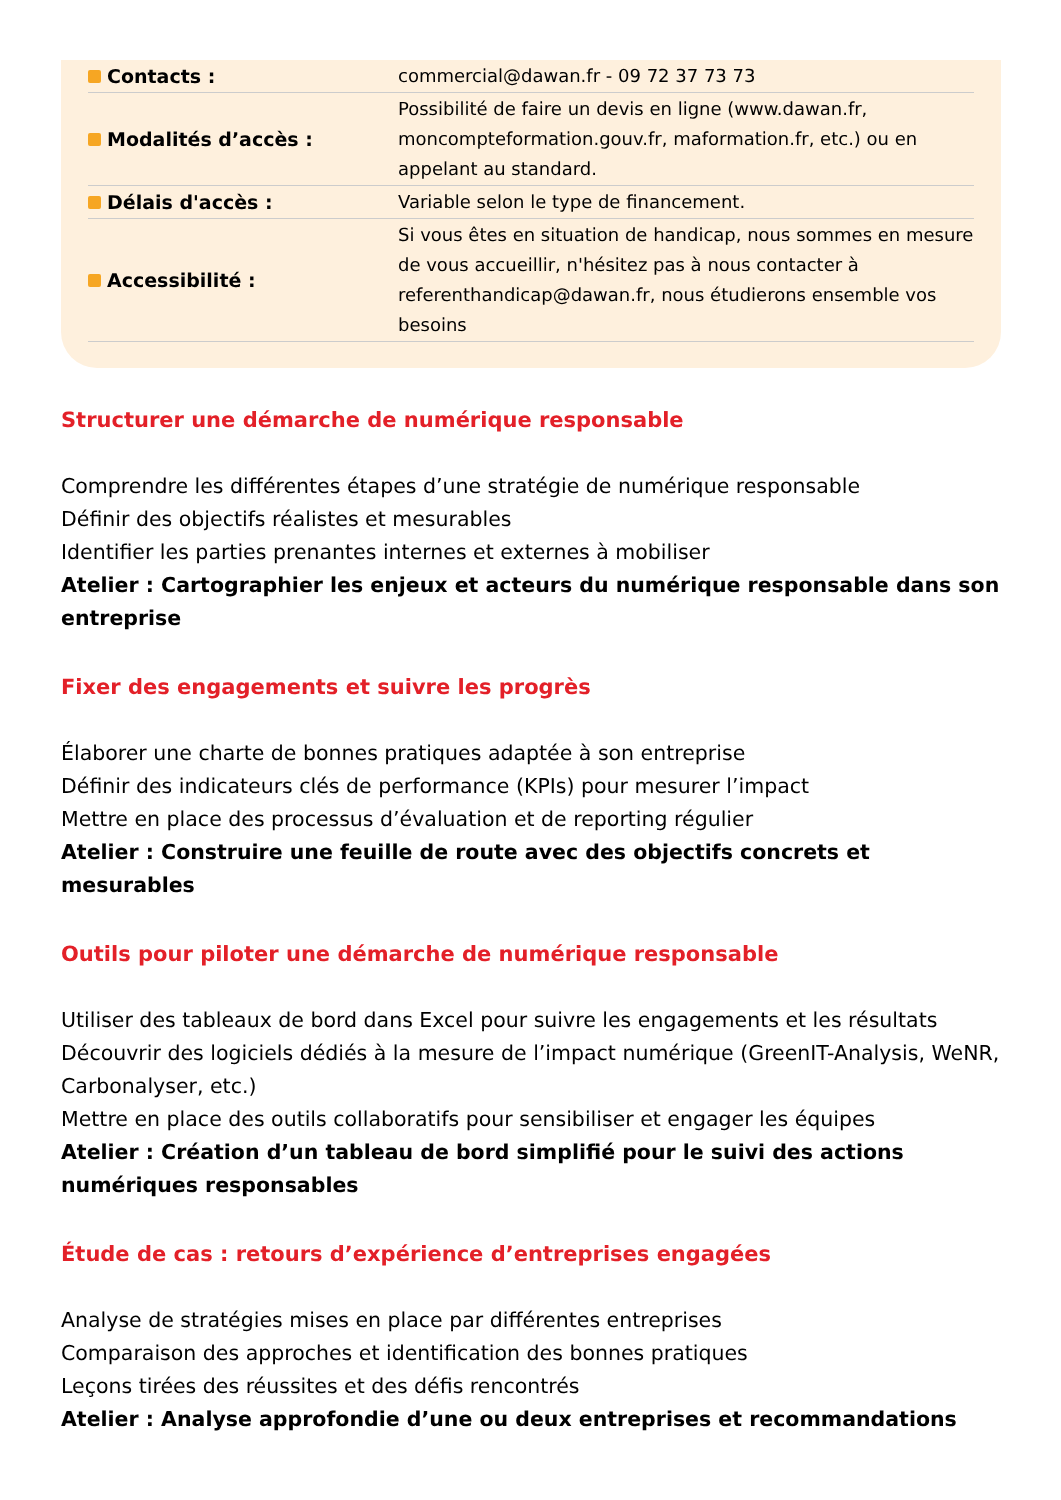| Contacts : | commercial@dawan.fr - 09 72 37 73 73 |
| Modalités d’accès : | Possibilité de faire un devis en ligne (www.dawan.fr, moncompteformation.gouv.fr, maformation.fr, etc.) ou en appelant au standard. |
| Délais d'accès : | Variable selon le type de financement. |
| Accessibilité : | Si vous êtes en situation de handicap, nous sommes en mesure de vous accueillir, n'hésitez pas à nous contacter à referenthandicap@dawan.fr, nous étudierons ensemble vos besoins |
Structurer une démarche de numérique responsable
Comprendre les différentes étapes d’une stratégie de numérique responsable
Définir des objectifs réalistes et mesurables
Identifier les parties prenantes internes et externes à mobiliser
Atelier : Cartographier les enjeux et acteurs du numérique responsable dans son entreprise
Fixer des engagements et suivre les progrès
Élaborer une charte de bonnes pratiques adaptée à son entreprise
Définir des indicateurs clés de performance (KPIs) pour mesurer l’impact
Mettre en place des processus d’évaluation et de reporting régulier
Atelier : Construire une feuille de route avec des objectifs concrets et mesurables
Outils pour piloter une démarche de numérique responsable
Utiliser des tableaux de bord dans Excel pour suivre les engagements et les résultats
Découvrir des logiciels dédiés à la mesure de l’impact numérique (GreenIT-Analysis, WeNR, Carbonalyser, etc.)
Mettre en place des outils collaboratifs pour sensibiliser et engager les équipes
Atelier : Création d’un tableau de bord simplifié pour le suivi des actions numériques responsables
Étude de cas : retours d’expérience d’entreprises engagées
Analyse de stratégies mises en place par différentes entreprises
Comparaison des approches et identification des bonnes pratiques
Leçons tirées des réussites et des défis rencontrés
Atelier : Analyse approfondie d’une ou deux entreprises et recommandations